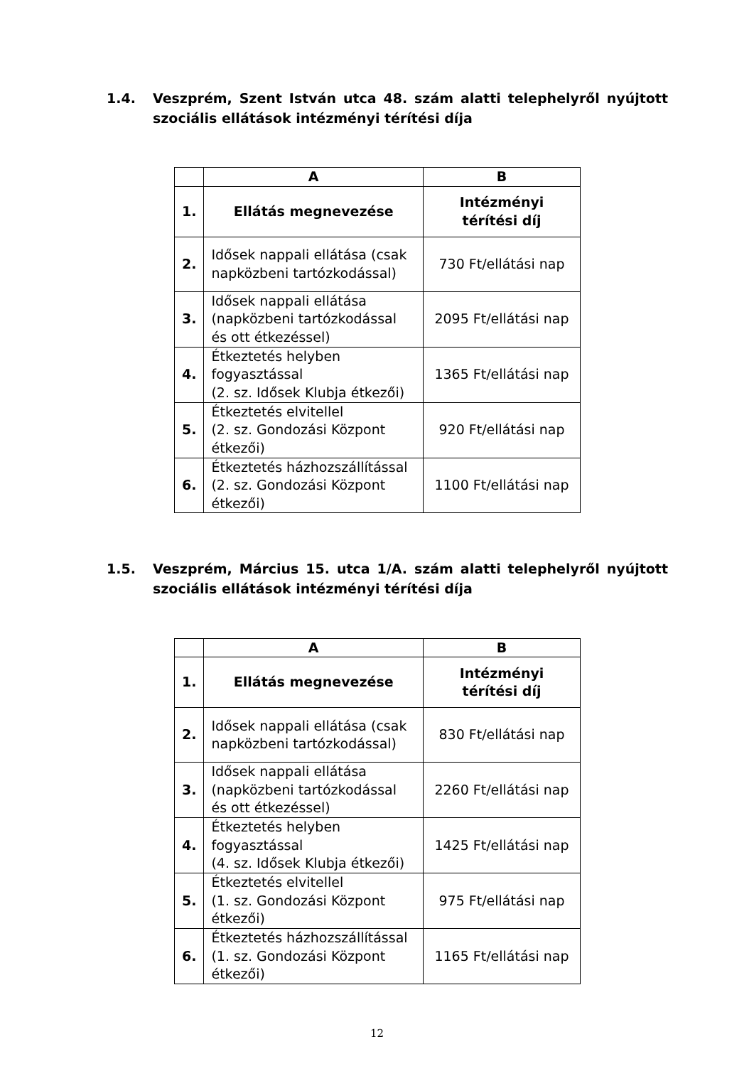1.4. Veszprém, Szent István utca 48. szám alatti telephelyről nyújtott szociális ellátások intézményi térítési díja
| | A | B |
| --- | --- | --- |
| 1. | Ellátás megnevezése | Intézményi térítési díj |
| 2. | Idősek nappali ellátása (csak napközbeni tartózkodással) | 730 Ft/ellátási nap |
| 3. | Idősek nappali ellátása (napközbeni tartózkodással és ott étkezéssel) | 2095 Ft/ellátási nap |
| 4. | Étkeztetés helyben fogyasztással (2. sz. Idősek Klubja étkezői) | 1365 Ft/ellátási nap |
| 5. | Étkeztetés elvitellel (2. sz. Gondozási Központ étkezői) | 920 Ft/ellátási nap |
| 6. | Étkeztetés házhozszállítással (2. sz. Gondozási Központ étkezői) | 1100 Ft/ellátási nap |
1.5. Veszprém, Március 15. utca 1/A. szám alatti telephelyről nyújtott szociális ellátások intézményi térítési díja
| | A | B |
| --- | --- | --- |
| 1. | Ellátás megnevezése | Intézményi térítési díj |
| 2. | Idősek nappali ellátása (csak napközbeni tartózkodással) | 830 Ft/ellátási nap |
| 3. | Idősek nappali ellátása (napközbeni tartózkodással és ott étkezéssel) | 2260 Ft/ellátási nap |
| 4. | Étkeztetés helyben fogyasztással (4. sz. Idősek Klubja étkezői) | 1425 Ft/ellátási nap |
| 5. | Étkeztetés elvitellel (1. sz. Gondozási Központ étkezői) | 975 Ft/ellátási nap |
| 6. | Étkeztetés házhozszállítással (1. sz. Gondozási Központ étkezői) | 1165 Ft/ellátási nap |
12